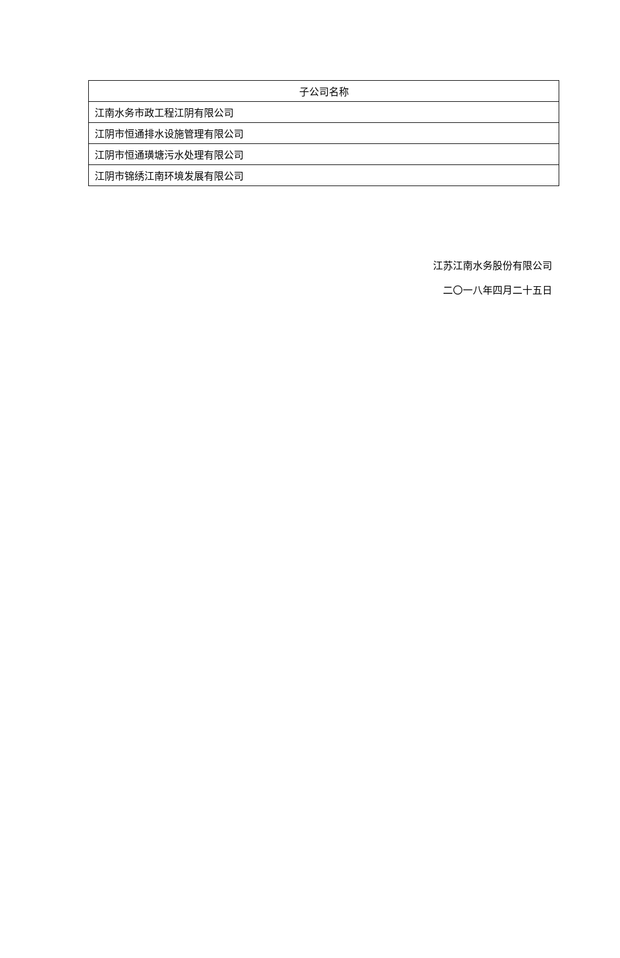| 子公司名称 |
| --- |
| 江南水务市政工程江阴有限公司 |
| 江阴市恒通排水设施管理有限公司 |
| 江阴市恒通璜塘污水处理有限公司 |
| 江阴市锦绣江南环境发展有限公司 |
江苏江南水务股份有限公司
二〇一八年四月二十五日